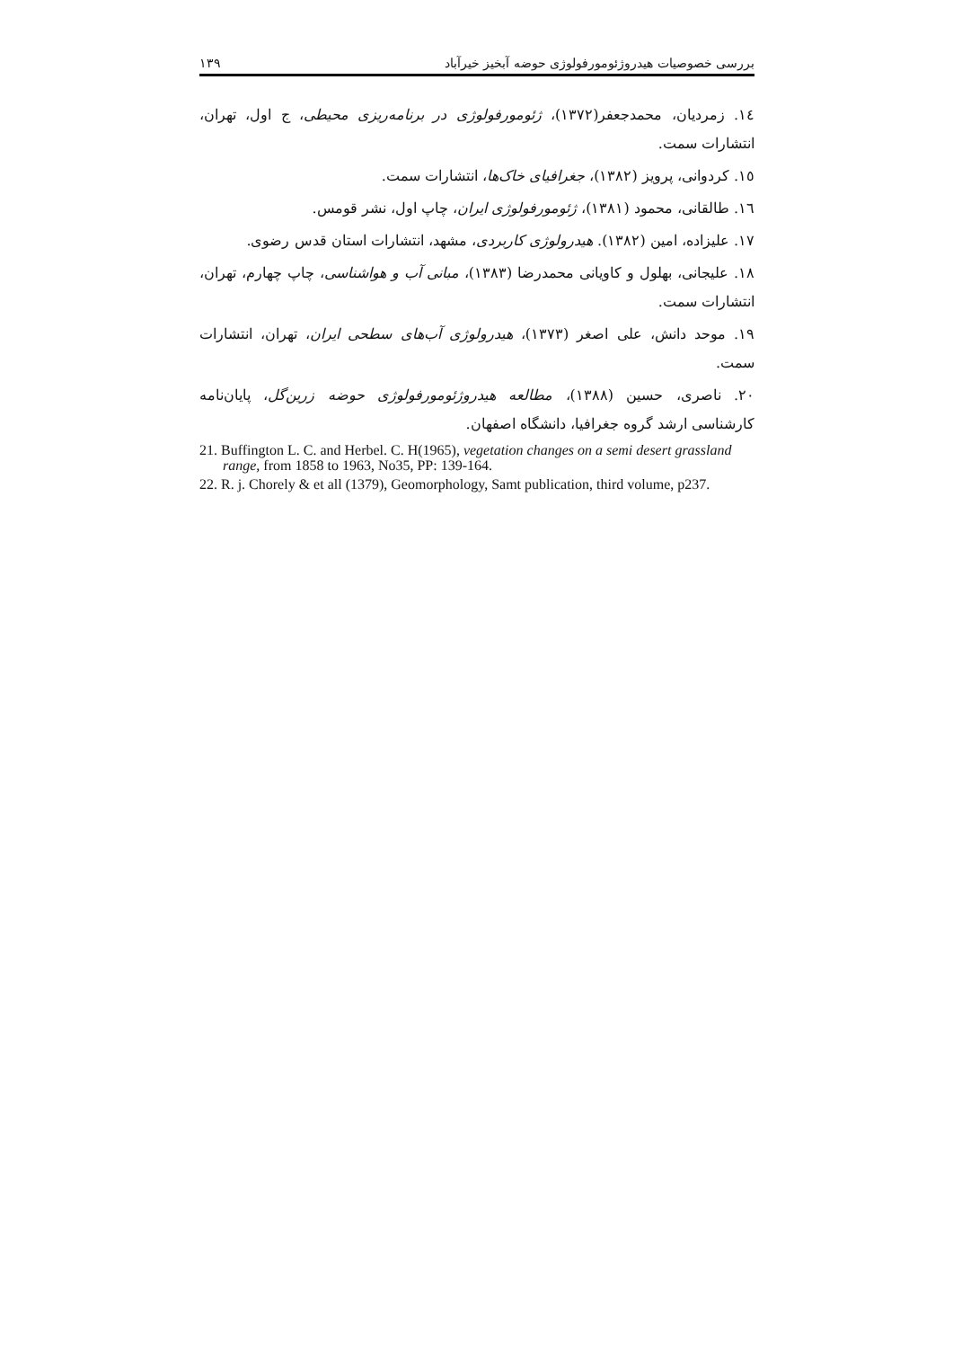بررسی خصوصیات هیدروژئومورفولوژی حوضه آبخیز خیرآباد ۱۳۹
١٤. زمردیان، محمدجعفر(١٣٧٢)، ژئومورفولوژی در برنامه‌ریزی محیطی، ج اول، تهران، انتشارات سمت.
١٥. کردوانی، پرویز (١٣٨٢)، جغرافیای خاک‌ها، انتشارات سمت.
١٦. طالقانی، محمود (١٣٨١)، ژئومورفولوژی ایران، چاپ اول، نشر قومس.
١٧. علیزاده، امین (١٣٨٢). هیدرولوژی کاربردی، مشهد، انتشارات استان قدس رضوی.
١٨. علیجانی، بهلول و کاویانی محمدرضا (١٣٨٣)، مبانی آب و هواشناسی، چاپ چهارم، تهران، انتشارات سمت.
١٩. موحد دانش، علی اصغر (١٣٧٣)، هیدرولوژی آب‌های سطحی ایران، تهران، انتشارات سمت.
٢٠. ناصری، حسین (١٣٨٨)، مطالعه هیدروژئومورفولوژی حوضه زرین‌گل، پایان‌نامه کارشناسی ارشد گروه جغرافیا، دانشگاه اصفهان.
21. Buffington L. C. and Herbel. C. H(1965), vegetation changes on a semi desert grassland range, from 1858 to 1963, No35, PP: 139-164.
22. R. j. Chorely & et all (1379), Geomorphology, Samt publication, third volume, p237.